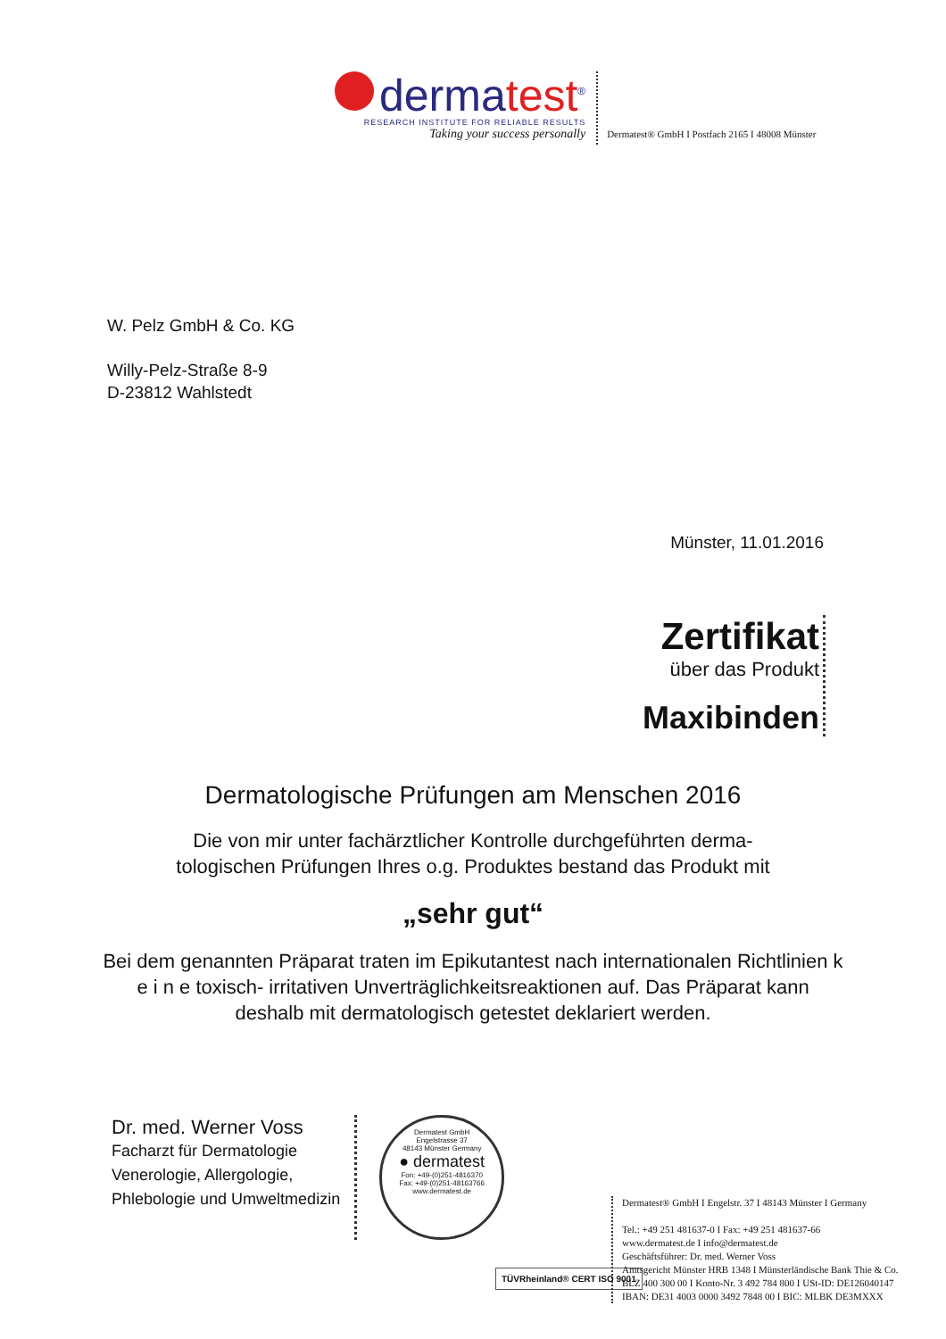dermatest<sup>®</sup>
RESEARCH INSTITUTE FOR RELIABLE RESULTS
Taking your success personally
Dermatest® GmbH I Postfach 2165 I 48008 Münster
W. Pelz GmbH & Co. KG
Willy-Pelz-Straße 8-9
D-23812 Wahlstedt
Münster, 11.01.2016
Zertifikat
über das Produkt
Maxibinden
Dermatologische Prüfungen am Menschen 2016
Die von mir unter fachärztlicher Kontrolle durchgeführten derma-
tologischen Prüfungen Ihres o.g. Produktes bestand das Produkt mit
„sehr gut“
Bei dem genannten Präparat traten im Epikutantest nach internationalen Richtlinien k e i n e toxisch- irritativen Unverträglichkeitsreaktionen auf. Das Präparat kann deshalb mit dermatologisch getestet deklariert werden.
Dr. med. Werner Voss
Facharzt für Dermatologie
Venerologie, Allergologie,
Phlebologie und Umweltmedizin
Dermatest GmbH
Engelstrasse 37
48143 Münster Germany
● dermatest
Fon: +49-(0)251-4816370
Fax: +49-(0)251-48163766
www.dermatest.de
TÜVRheinland® CERT ISO 9001
Dermatest® GmbH I Engelstr. 37 I 48143 Münster I Germany
Tel.: +49 251 481637-0 I Fax: +49 251 481637-66
www.dermatest.de I info@dermatest.de
Geschäftsführer: Dr. med. Werner Voss
Amtsgericht Münster HRB 1348 I Münsterländische Bank Thie & Co.
BLZ 400 300 00 I Konto-Nr. 3 492 784 800 I USt-ID: DE126040147
IBAN: DE31 4003 0000 3492 7848 00 I BIC: MLBK DE3MXXX